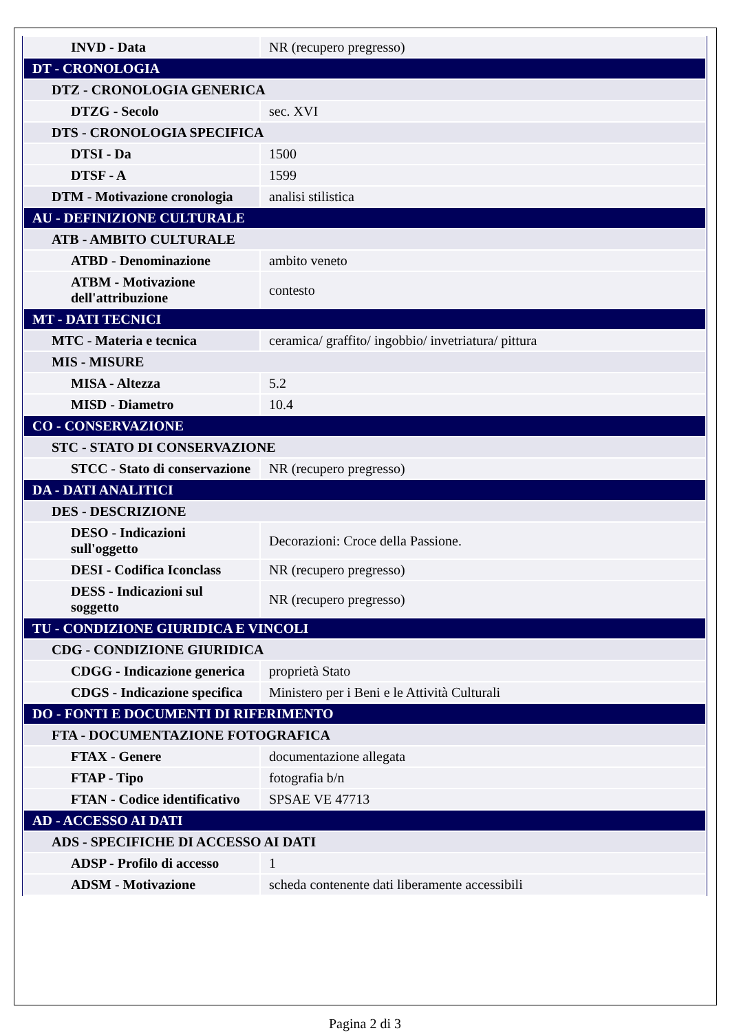| INVD - Data | NR (recupero pregresso) |
| DT - CRONOLOGIA | |
| DTZ - CRONOLOGIA GENERICA | |
| DTZG - Secolo | sec. XVI |
| DTS - CRONOLOGIA SPECIFICA | |
| DTSI - Da | 1500 |
| DTSF - A | 1599 |
| DTM - Motivazione cronologia | analisi stilistica |
| AU - DEFINIZIONE CULTURALE | |
| ATB - AMBITO CULTURALE | |
| ATBD - Denominazione | ambito veneto |
| ATBM - Motivazione dell'attribuzione | contesto |
| MT - DATI TECNICI | |
| MTC - Materia e tecnica | ceramica/ graffito/ ingobbio/ invetriatura/ pittura |
| MIS - MISURE | |
| MISA - Altezza | 5.2 |
| MISD - Diametro | 10.4 |
| CO - CONSERVAZIONE | |
| STC - STATO DI CONSERVAZIONE | |
| STCC - Stato di conservazione | NR (recupero pregresso) |
| DA - DATI ANALITICI | |
| DES - DESCRIZIONE | |
| DESO - Indicazioni sull'oggetto | Decorazioni: Croce della Passione. |
| DESI - Codifica Iconclass | NR (recupero pregresso) |
| DESS - Indicazioni sul soggetto | NR (recupero pregresso) |
| TU - CONDIZIONE GIURIDICA E VINCOLI | |
| CDG - CONDIZIONE GIURIDICA | |
| CDGG - Indicazione generica | proprietà Stato |
| CDGS - Indicazione specifica | Ministero per i Beni e le Attività Culturali |
| DO - FONTI E DOCUMENTI DI RIFERIMENTO | |
| FTA - DOCUMENTAZIONE FOTOGRAFICA | |
| FTAX - Genere | documentazione allegata |
| FTAP - Tipo | fotografia b/n |
| FTAN - Codice identificativo | SPSAE VE 47713 |
| AD - ACCESSO AI DATI | |
| ADS - SPECIFICHE DI ACCESSO AI DATI | |
| ADSP - Profilo di accesso | 1 |
| ADSM - Motivazione | scheda contenente dati liberamente accessibili |
Pagina 2 di 3